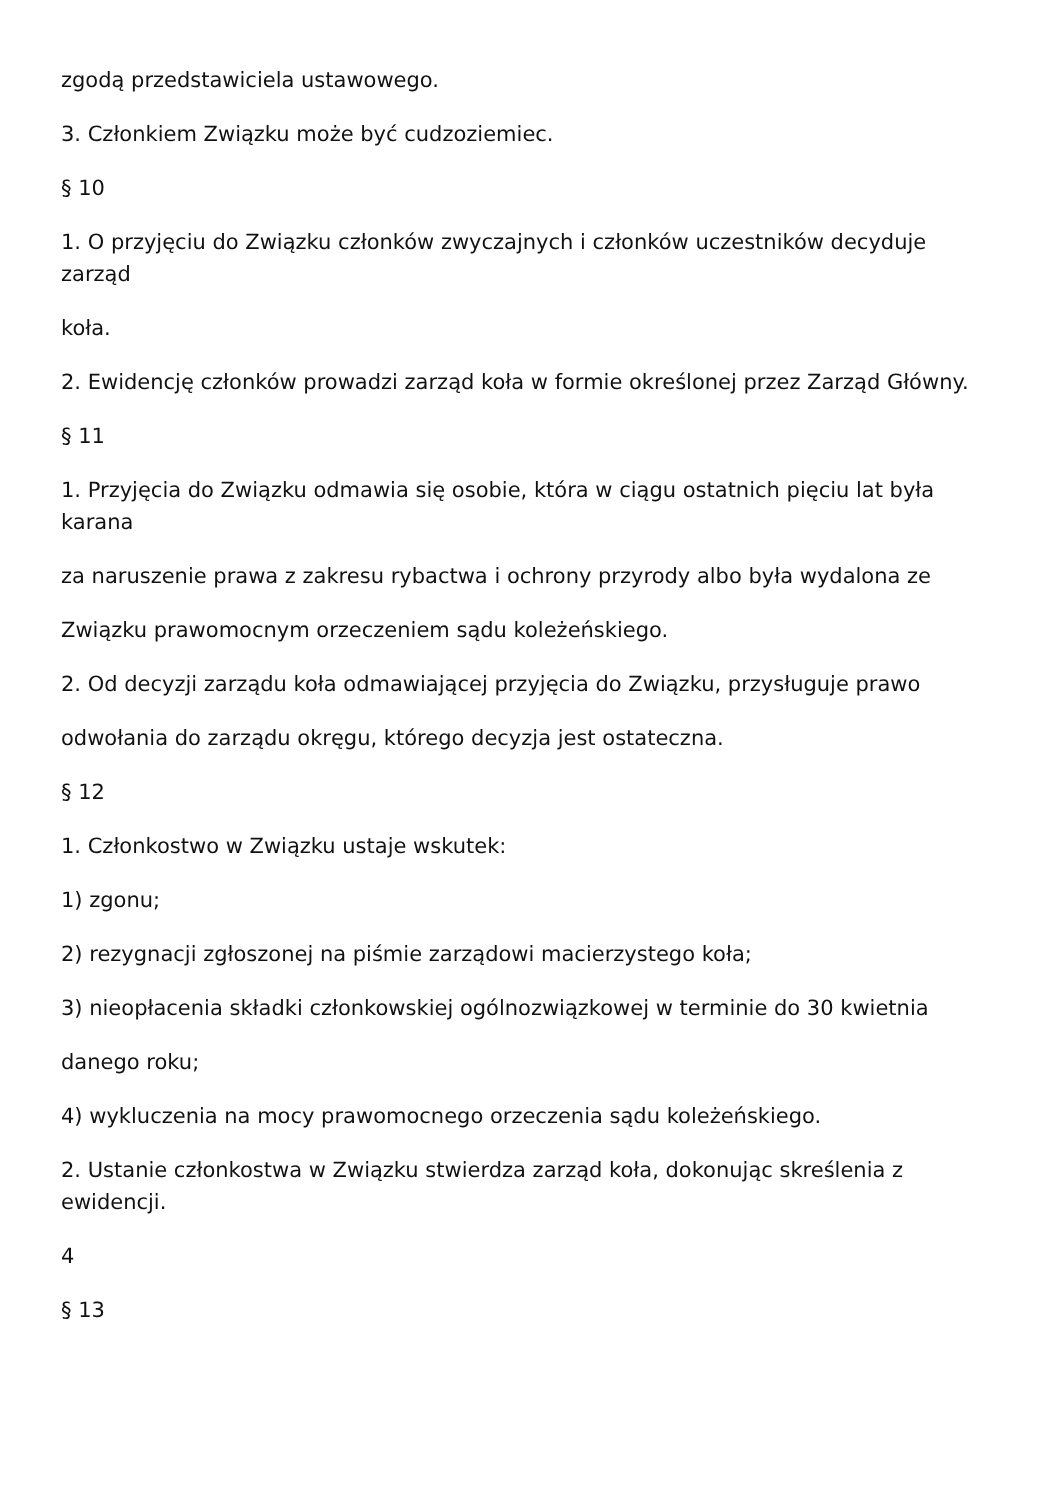zgodą przedstawiciela ustawowego.
3. Członkiem Związku może być cudzoziemiec.
§ 10
1. O przyjęciu do Związku członków zwyczajnych i członków uczestników decyduje
zarząd
koła.
2. Ewidencję członków prowadzi zarząd koła w formie określonej przez Zarząd Główny.
§ 11
1. Przyjęcia do Związku odmawia się osobie, która w ciągu ostatnich pięciu lat była
karana
za naruszenie prawa z zakresu rybactwa i ochrony przyrody albo była wydalona ze
Związku prawomocnym orzeczeniem sądu koleżeńskiego.
2. Od decyzji zarządu koła odmawiającej przyjęcia do Związku, przysługuje prawo
odwołania do zarządu okręgu, którego decyzja jest ostateczna.
§ 12
1. Członkostwo w Związku ustaje wskutek:
1) zgonu;
2) rezygnacji zgłoszonej na piśmie zarządowi macierzystego koła;
3) nieopłacenia składki członkowskiej ogólnozwiązkowej w terminie do 30 kwietnia
danego roku;
4) wykluczenia na mocy prawomocnego orzeczenia sądu koleżeńskiego.
2. Ustanie członkostwa w Związku stwierdza zarząd koła, dokonując skreślenia z
ewidencji.
4
§ 13